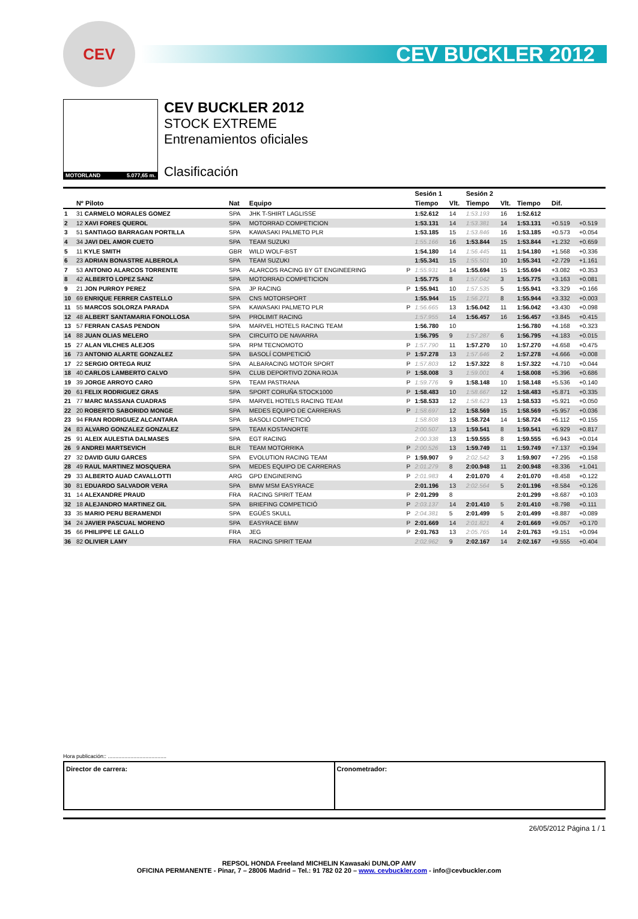CEV
CEV BUCKLER 2012
MOTORLAND 5.077,65 m.
CEV BUCKLER 2012
STOCK EXTREME
Entrenamientos oficiales
Clasificación
| | | | | | Sesión 1 | | Sesión 2 | | | | |
| --- | --- | --- | --- | --- | --- | --- | --- | --- | --- | --- | --- |
| | Nº Piloto | Nat | Equipo | | Tiempo | Vlt. | Tiempo | Vlt. | Tiempo | Dif. | |
| 1 | 31 CARMELO MORALES GOMEZ | SPA | JHK T-SHIRT LAGLISSE | | 1:52.612 | 14 | 1:53.193 | 16 | 1:52.612 | | |
| 2 | 12 XAVI FORES QUEROL | SPA | MOTORRAD COMPETICION | | 1:53.131 | 14 | 1:53.381 | 14 | 1:53.131 | +0.519 | +0.519 |
| 3 | 51 SANTIAGO BARRAGAN PORTILLA | SPA | KAWASAKI PALMETO PLR | | 1:53.185 | 15 | 1:53.846 | 16 | 1:53.185 | +0.573 | +0.054 |
| 4 | 34 JAVI DEL AMOR CUETO | SPA | TEAM SUZUKI | | 1:55.166 | 16 | 1:53.844 | 15 | 1:53.844 | +1.232 | +0.659 |
| 5 | 11 KYLE SMITH | GBR | WILD WOLF-BST | | 1:54.180 | 14 | 1:56.445 | 11 | 1:54.180 | +1.568 | +0.336 |
| 6 | 23 ADRIAN BONASTRE ALBEROLA | SPA | TEAM SUZUKI | | 1:55.341 | 15 | 1:55.501 | 10 | 1:55.341 | +2.729 | +1.161 |
| 7 | 53 ANTONIO ALARCOS TORRENTE | SPA | ALARCOS RACING BY GT ENGINEERING | P | 1:55.931 | 14 | 1:55.694 | 15 | 1:55.694 | +3.082 | +0.353 |
| 8 | 42 ALBERTO LOPEZ SANZ | SPA | MOTORRAD COMPETICION | | 1:55.775 | 8 | 1:57.042 | 3 | 1:55.775 | +3.163 | +0.081 |
| 9 | 21 JON PURROY PEREZ | SPA | JP RACING | P | 1:55.941 | 10 | 1:57.535 | 5 | 1:55.941 | +3.329 | +0.166 |
| 10 | 69 ENRIQUE FERRER CASTELLO | SPA | CNS MOTORSPORT | | 1:55.944 | 15 | 1:56.271 | 8 | 1:55.944 | +3.332 | +0.003 |
| 11 | 55 MARCOS SOLORZA PARADA | SPA | KAWASAKI PALMETO PLR | P | 1:56.665 | 13 | 1:56.042 | 11 | 1:56.042 | +3.430 | +0.098 |
| 12 | 48 ALBERT SANTAMARIA FONOLLOSA | SPA | PROLIMIT RACING | | 1:57.955 | 14 | 1:56.457 | 16 | 1:56.457 | +3.845 | +0.415 |
| 13 | 57 FERRAN CASAS PENDON | SPA | MARVEL HOTELS RACING TEAM | | 1:56.780 | 10 | | | 1:56.780 | +4.168 | +0.323 |
| 14 | 88 JUAN OLIAS MELERO | SPA | CIRCUITO DE NAVARRA | | 1:56.795 | 9 | 1:57.287 | 6 | 1:56.795 | +4.183 | +0.015 |
| 15 | 27 ALAN VILCHES ALEJOS | SPA | RPM TECNOMOTO | P | 1:57.790 | 11 | 1:57.270 | 10 | 1:57.270 | +4.658 | +0.475 |
| 16 | 73 ANTONIO ALARTE GONZALEZ | SPA | BASOLÍ COMPETICIÓ | P | 1:57.278 | 13 | 1:57.646 | 2 | 1:57.278 | +4.666 | +0.008 |
| 17 | 22 SERGIO ORTEGA RUIZ | SPA | ALBARACING MOTOR SPORT | P | 1:57.803 | 12 | 1:57.322 | 8 | 1:57.322 | +4.710 | +0.044 |
| 18 | 40 CARLOS LAMBERTO CALVO | SPA | CLUB DEPORTIVO ZONA ROJA | P | 1:58.008 | 3 | 1:59.001 | 4 | 1:58.008 | +5.396 | +0.686 |
| 19 | 39 JORGE ARROYO CARO | SPA | TEAM PASTRANA | P | 1:59.776 | 9 | 1:58.148 | 10 | 1:58.148 | +5.536 | +0.140 |
| 20 | 61 FELIX RODRIGUEZ GRAS | SPA | SPORT CORUÑA STOCK1000 | P | 1:58.483 | 10 | 1:58.667 | 12 | 1:58.483 | +5.871 | +0.335 |
| 21 | 77 MARC MASSANA CUADRAS | SPA | MARVEL HOTELS RACING TEAM | P | 1:58.533 | 12 | 1:58.623 | 13 | 1:58.533 | +5.921 | +0.050 |
| 22 | 20 ROBERTO SABORIDO MONGE | SPA | MEDES EQUIPO DE CARRERAS | P | 1:58.697 | 12 | 1:58.569 | 15 | 1:58.569 | +5.957 | +0.036 |
| 23 | 94 FRAN RODRIGUEZ ALCANTARA | SPA | BASOLI COMPETICIÓ | | 1:58.808 | 13 | 1:58.724 | 14 | 1:58.724 | +6.112 | +0.155 |
| 24 | 83 ALVARO GONZALEZ GONZALEZ | SPA | TEAM KOSTANORTE | | 2:00.507 | 13 | 1:59.541 | 8 | 1:59.541 | +6.929 | +0.817 |
| 25 | 91 ALEIX AULESTIA DALMASES | SPA | EGT RACING | | 2:00.338 | 13 | 1:59.555 | 8 | 1:59.555 | +6.943 | +0.014 |
| 26 | 9 ANDREI MARTSEVICH | BLR | TEAM MOTORRIKA | P | 2:00.526 | 13 | 1:59.749 | 11 | 1:59.749 | +7.137 | +0.194 |
| 27 | 32 DAVID GUIU GARCES | SPA | EVOLUTION RACING TEAM | P | 1:59.907 | 9 | 2:02.542 | 3 | 1:59.907 | +7.295 | +0.158 |
| 28 | 49 RAUL MARTINEZ MOSQUERA | SPA | MEDES EQUIPO DE CARRERAS | P | 2:01.279 | 8 | 2:00.948 | 11 | 2:00.948 | +8.336 | +1.041 |
| 29 | 33 ALBERTO AUAD CAVALLOTTI | ARG | GPD ENGINERING | P | 2:01.983 | 4 | 2:01.070 | 4 | 2:01.070 | +8.458 | +0.122 |
| 30 | 81 EDUARDO SALVADOR VERA | SPA | BMW MSM EASYRACE | | 2:01.196 | 13 | 2:02.564 | 5 | 2:01.196 | +8.584 | +0.126 |
| 31 | 14 ALEXANDRE PRAUD | FRA | RACING SPIRIT TEAM | P | 2:01.299 | 8 | | | 2:01.299 | +8.687 | +0.103 |
| 32 | 18 ALEJANDRO MARTINEZ GIL | SPA | BRIEFING COMPETICIÓ | P | 2:03.137 | 14 | 2:01.410 | 5 | 2:01.410 | +8.798 | +0.111 |
| 33 | 35 MARIO PERU BERAMENDI | SPA | EGÜÉS SKULL | P | 2:04.381 | 5 | 2:01.499 | 5 | 2:01.499 | +8.887 | +0.089 |
| 34 | 24 JAVIER PASCUAL MORENO | SPA | EASYRACE BMW | P | 2:01.669 | 14 | 2:01.821 | 4 | 2:01.669 | +9.057 | +0.170 |
| 35 | 66 PHILIPPE LE GALLO | FRA | JEG | P | 2:01.763 | 13 | 2:05.765 | 14 | 2:01.763 | +9.151 | +0.094 |
| 36 | 82 OLIVIER LAMY | FRA | RACING SPIRIT TEAM | | 2:02.962 | 9 | 2:02.167 | 14 | 2:02.167 | +9.555 | +0.404 |
Hora publicación:: .......................................
Director de carrera: Cronometrador:
26/05/2012 Página 1 / 1
REPSOL HONDA Freeland MICHELIN Kawasaki DUNLOP AMV
OFICINA PERMANENTE - Pinar, 7 – 28006 Madrid – Tel.: 91 782 02 20 – www. cevbuckler.com - info@cevbuckler.com